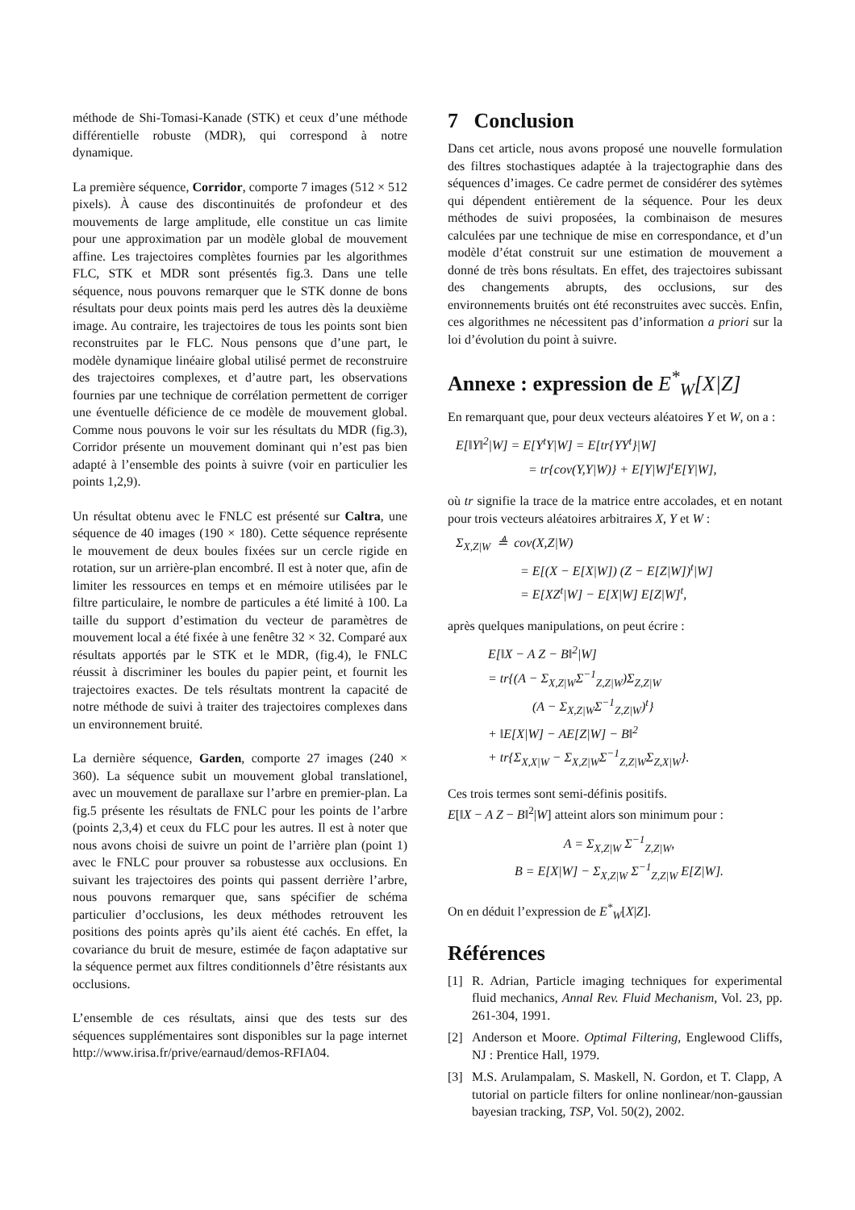méthode de Shi-Tomasi-Kanade (STK) et ceux d’une méthode différentielle robuste (MDR), qui correspond à notre dynamique.
La première séquence, Corridor, comporte 7 images (512 × 512 pixels). À cause des discontinuités de profondeur et des mouvements de large amplitude, elle constitue un cas limite pour une approximation par un modèle global de mouvement affine. Les trajectoires complètes fournies par les algorithmes FLC, STK et MDR sont présentés fig.3. Dans une telle séquence, nous pouvons remarquer que le STK donne de bons résultats pour deux points mais perd les autres dès la deuxième image. Au contraire, les trajectoires de tous les points sont bien reconstruites par le FLC. Nous pensons que d’une part, le modèle dynamique linéaire global utilisé permet de reconstruire des trajectoires complexes, et d’autre part, les observations fournies par une technique de corrélation permettent de corriger une éventuelle déficience de ce modèle de mouvement global. Comme nous pouvons le voir sur les résultats du MDR (fig.3), Corridor présente un mouvement dominant qui n’est pas bien adapté à l’ensemble des points à suivre (voir en particulier les points 1,2,9).
Un résultat obtenu avec le FNLC est présenté sur Caltra, une séquence de 40 images (190 × 180). Cette séquence représente le mouvement de deux boules fixées sur un cercle rigide en rotation, sur un arrière-plan encombré. Il est à noter que, afin de limiter les ressources en temps et en mémoire utilisées par le filtre particulaire, le nombre de particules a été limité à 100. La taille du support d’estimation du vecteur de paramètres de mouvement local a été fixée à une fenêtre 32 × 32. Comparé aux résultats apportés par le STK et le MDR, (fig.4), le FNLC réussit à discriminer les boules du papier peint, et fournit les trajectoires exactes. De tels résultats montrent la capacité de notre méthode de suivi à traiter des trajectoires complexes dans un environnement bruité.
La dernière séquence, Garden, comporte 27 images (240 × 360). La séquence subit un mouvement global translationel, avec un mouvement de parallaxe sur l’arbre en premier-plan. La fig.5 présente les résultats de FNLC pour les points de l’arbre (points 2,3,4) et ceux du FLC pour les autres. Il est à noter que nous avons choisi de suivre un point de l’arrière plan (point 1) avec le FNLC pour prouver sa robustesse aux occlusions. En suivant les trajectoires des points qui passent derrière l’arbre, nous pouvons remarquer que, sans spécifier de schéma particulier d’occlusions, les deux méthodes retrouvent les positions des points après qu’ils aient été cachés. En effet, la covariance du bruit de mesure, estimée de façon adaptative sur la séquence permet aux filtres conditionnels d’être résistants aux occlusions.
L’ensemble de ces résultats, ainsi que des tests sur des séquences supplémentaires sont disponibles sur la page internet http://www.irisa.fr/prive/earnaud/demos-RFIA04.
7 Conclusion
Dans cet article, nous avons proposé une nouvelle formulation des filtres stochastiques adaptée à la trajectographie dans des séquences d’images. Ce cadre permet de considérer des sytèmes qui dépendent entièrement de la séquence. Pour les deux méthodes de suivi proposées, la combinaison de mesures calculées par une technique de mise en correspondance, et d’un modèle d’état construit sur une estimation de mouvement a donné de très bons résultats. En effet, des trajectoires subissant des changements abrupts, des occlusions, sur des environnements bruités ont été reconstruites avec succès. Enfin, ces algorithmes ne nécessitent pas d’information a priori sur la loi d’évolution du point à suivre.
Annexe : expression de E<sup>*</sup><sub>W</sub>[X|Z]
En remarquant que, pour deux vecteurs aléatoires Y et W, on a :
E[‖Y‖<sup>2</sup>|W] = E[Y<sup>t</sup>Y|W] = E[tr{YY<sup>t</sup>}|W]
= tr{cov(Y,Y|W)} + E[Y|W]<sup>t</sup>E[Y|W],
où tr signifie la trace de la matrice entre accolades, et en notant pour trois vecteurs aléatoires arbitraires X, Y et W :
Σ<sub>X,Z|W</sub> ≜ cov(X,Z|W)
= E[(X − E[X|W]) (Z − E[Z|W])<sup>t</sup>|W]
= E[XZ<sup>t</sup>|W] − E[X|W] E[Z|W]<sup>t</sup>,
après quelques manipulations, on peut écrire :
E[‖X − A Z − B‖<sup>2</sup>|W]
= tr{(A − Σ<sub>X,Z|W</sub>Σ<sup>−1</sup><sub>Z,Z|W</sub>)Σ<sub>Z,Z|W</sub>
(A − Σ<sub>X,Z|W</sub>Σ<sup>−1</sup><sub>Z,Z|W</sub>)<sup>t</sup>}
+ ‖E[X|W] − AE[Z|W] − B‖<sup>2</sup>
+ tr{Σ<sub>X,X|W</sub> − Σ<sub>X,Z|W</sub>Σ<sup>−1</sup><sub>Z,Z|W</sub>Σ<sub>Z,X|W</sub>}.
Ces trois termes sont semi-définis positifs.
E[‖X − A Z − B‖<sup>2</sup>|W] atteint alors son minimum pour :
A = Σ<sub>X,Z|W</sub> Σ<sup>−1</sup><sub>Z,Z|W</sub>,
B = E[X|W] − Σ<sub>X,Z|W</sub> Σ<sup>−1</sup><sub>Z,Z|W</sub> E[Z|W].
On en déduit l’expression de E<sup>*</sup><sub>W</sub>[X|Z].
Références
[1] R. Adrian, Particle imaging techniques for experimental fluid mechanics, Annal Rev. Fluid Mechanism, Vol. 23, pp. 261-304, 1991.
[2] Anderson et Moore. Optimal Filtering, Englewood Cliffs, NJ : Prentice Hall, 1979.
[3] M.S. Arulampalam, S. Maskell, N. Gordon, et T. Clapp, A tutorial on particle filters for online nonlinear/non-gaussian bayesian tracking, TSP, Vol. 50(2), 2002.